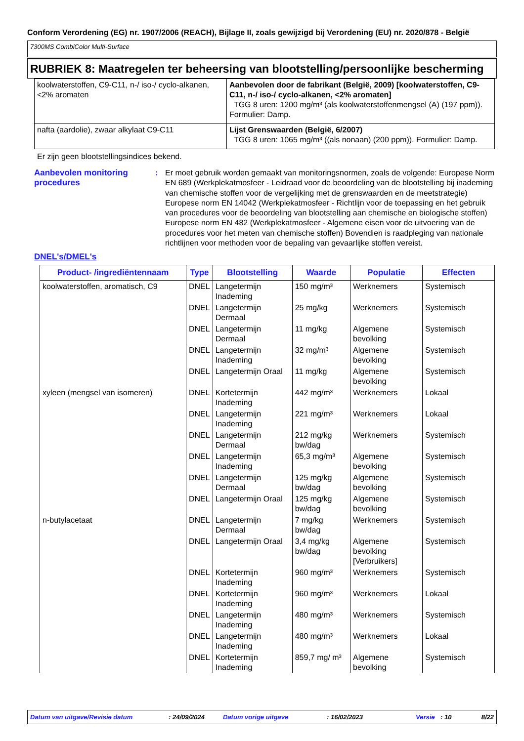Conform Verordening (EG) nr. 1907/2006 (REACH), Bijlage II, zoals gewijzigd bij Verordening (EU) nr. 2020/878 - België
7300MS CombiColor Multi-Surface
RUBRIEK 8: Maatregelen ter beheersing van blootstelling/persoonlijke bescherming
| koolwaterstoffen, C9-C11, n-/ iso-/ cyclo-alkanen, <2% aromaten | Aanbevolen door de fabrikant (België, 2009) [koolwaterstoffen, C9-C11, n-/ iso-/ cyclo-alkanen, <2% aromaten] TGG 8 uren: 1200 mg/m³ (als koolwaterstoffenmengsel (A) (197 ppm)). Formulier: Damp. |
| nafta (aardolie), zwaar alkylaat C9-C11 | Lijst Grenswaarden (België, 6/2007) TGG 8 uren: 1065 mg/m³ ((als nonaan) (200 ppm)). Formulier: Damp. |
Er zijn geen blootstellingsindices bekend.
Aanbevolen monitoring procedures
: Er moet gebruik worden gemaakt van monitoringsnormen, zoals de volgende: Europese Norm EN 689 (Werkplekatmosfeer - Leidraad voor de beoordeling van de blootstelling bij inademing van chemische stoffen voor de vergelijking met de grenswaarden en de meetstrategie) Europese norm EN 14042 (Werkplekatmosfeer - Richtlijn voor de toepassing en het gebruik van procedures voor de beoordeling van blootstelling aan chemische en biologische stoffen) Europese norm EN 482 (Werkplekatmosfeer - Algemene eisen voor de uitvoering van de procedures voor het meten van chemische stoffen) Bovendien is raadpleging van nationale richtlijnen voor methoden voor de bepaling van gevaarlijke stoffen vereist.
DNEL's/DMEL's
| Product- /ingrediëntennaam | Type | Blootstelling | Waarde | Populatie | Effecten |
| --- | --- | --- | --- | --- | --- |
| koolwaterstoffen, aromatisch, C9 | DNEL | Langetermijn Inademing | 150 mg/m³ | Werknemers | Systemisch |
| | DNEL | Langetermijn Dermaal | 25 mg/kg | Werknemers | Systemisch |
| | DNEL | Langetermijn Dermaal | 11 mg/kg | Algemene bevolking | Systemisch |
| | DNEL | Langetermijn Inademing | 32 mg/m³ | Algemene bevolking | Systemisch |
| | DNEL | Langetermijn Oraal | 11 mg/kg | Algemene bevolking | Systemisch |
| xyleen (mengsel van isomeren) | DNEL | Kortetermijn Inademing | 442 mg/m³ | Werknemers | Lokaal |
| | DNEL | Langetermijn Inademing | 221 mg/m³ | Werknemers | Lokaal |
| | DNEL | Langetermijn Dermaal | 212 mg/kg bw/dag | Werknemers | Systemisch |
| | DNEL | Langetermijn Inademing | 65,3 mg/m³ | Algemene bevolking | Systemisch |
| | DNEL | Langetermijn Dermaal | 125 mg/kg bw/dag | Algemene bevolking | Systemisch |
| | DNEL | Langetermijn Oraal | 125 mg/kg bw/dag | Algemene bevolking | Systemisch |
| n-butylacetaat | DNEL | Langetermijn Dermaal | 7 mg/kg bw/dag | Werknemers | Systemisch |
| | DNEL | Langetermijn Oraal | 3,4 mg/kg bw/dag | Algemene bevolking [Verbruikers] | Systemisch |
| | DNEL | Kortetermijn Inademing | 960 mg/m³ | Werknemers | Systemisch |
| | DNEL | Kortetermijn Inademing | 960 mg/m³ | Werknemers | Lokaal |
| | DNEL | Langetermijn Inademing | 480 mg/m³ | Werknemers | Systemisch |
| | DNEL | Langetermijn Inademing | 480 mg/m³ | Werknemers | Lokaal |
| | DNEL | Kortetermijn Inademing | 859,7 mg/ m³ | Algemene bevolking | Systemisch |
Datum van uitgave/Revisie datum : 24/09/2024 Datum vorige uitgave : 16/02/2023 Versie
: 10 8/22